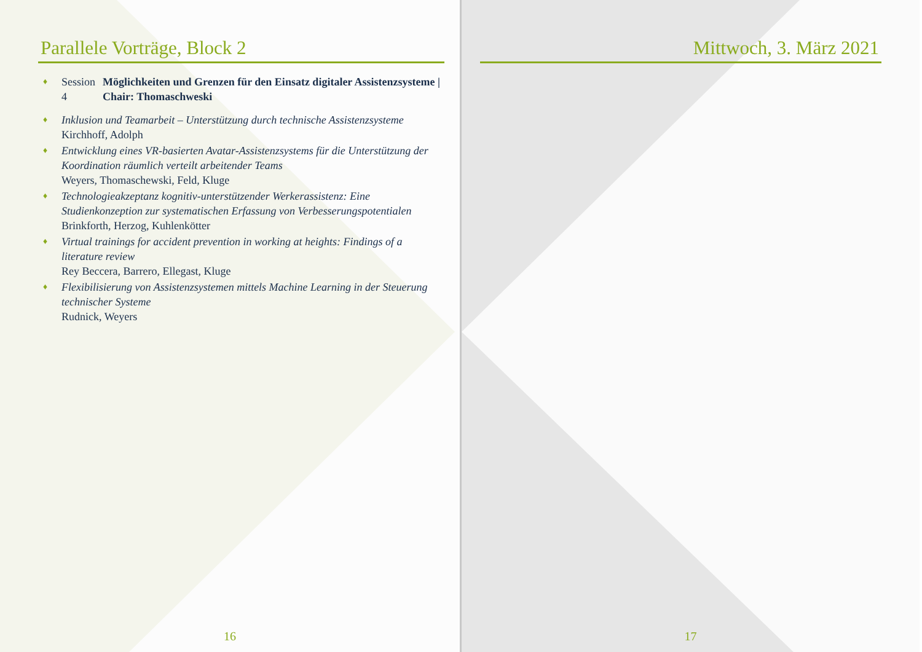Parallele Vorträge, Block 2
♦
Session 4 Möglichkeiten und Grenzen für den Einsatz digitaler Assistenzsysteme | Chair: Thomaschweski
♦ Inklusion und Teamarbeit – Unterstützung durch technische Assistenzsysteme
Kirchhoff, Adolph
♦ Entwicklung eines VR-basierten Avatar-Assistenzsystems für die Unterstützung der Koordination räumlich verteilt arbeitender Teams
Weyers, Thomaschewski, Feld, Kluge
♦ Technologieakzeptanz kognitiv-unterstützender Werkerassistenz: Eine Studienkonzeption zur systematischen Erfassung von Verbesserungspotentialen
Brinkforth, Herzog, Kuhlenkötter
♦ Virtual trainings for accident prevention in working at heights: Findings of a literature review
Rey Beccera, Barrero, Ellegast, Kluge
♦ Flexibilisierung von Assistenzsystemen mittels Machine Learning in der Steuerung technischer Systeme
Rudnick, Weyers
16
Mittwoch, 3. März 2021
17